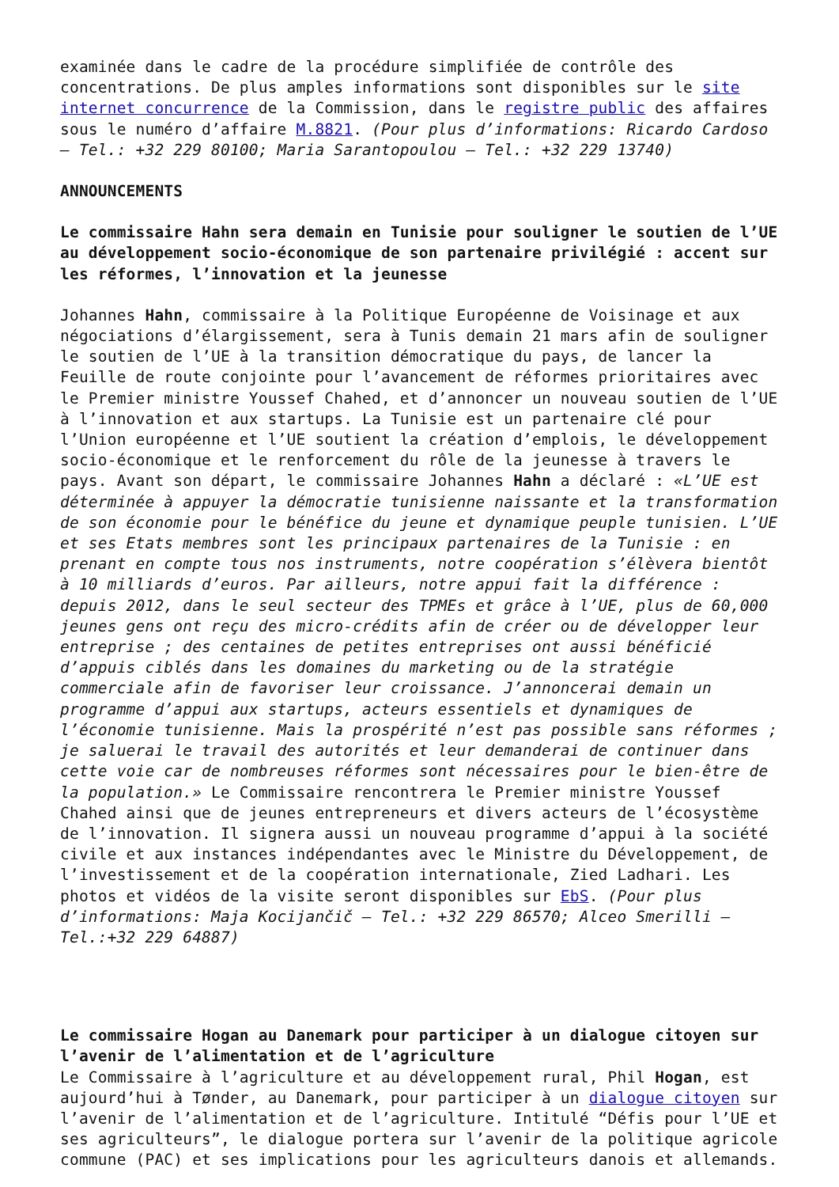examinée dans le cadre de la procédure simplifiée de contrôle des concentrations. De plus amples informations sont disponibles sur le site internet concurrence de la Commission, dans le registre public des affaires sous le numéro d’affaire M.8821. (Pour plus d’informations: Ricardo Cardoso – Tel.: +32 229 80100; Maria Sarantopoulou – Tel.: +32 229 13740)
ANNOUNCEMENTS
Le commissaire Hahn sera demain en Tunisie pour souligner le soutien de l’UE au développement socio-économique de son partenaire privilégié : accent sur les réformes, l’innovation et la jeunesse
Johannes Hahn, commissaire à la Politique Européenne de Voisinage et aux négociations d’élargissement, sera à Tunis demain 21 mars afin de souligner le soutien de l’UE à la transition démocratique du pays, de lancer la Feuille de route conjointe pour l’avancement de réformes prioritaires avec le Premier ministre Youssef Chahed, et d’annoncer un nouveau soutien de l’UE à l’innovation et aux startups. La Tunisie est un partenaire clé pour l’Union européenne et l’UE soutient la création d’emplois, le développement socio-économique et le renforcement du rôle de la jeunesse à travers le pays. Avant son départ, le commissaire Johannes Hahn a déclaré : «L’UE est déterminée à appuyer la démocratie tunisienne naissante et la transformation de son économie pour le bénéfice du jeune et dynamique peuple tunisien. L’UE et ses Etats membres sont les principaux partenaires de la Tunisie : en prenant en compte tous nos instruments, notre coopération s’élèvera bientôt à 10 milliards d’euros. Par ailleurs, notre appui fait la différence : depuis 2012, dans le seul secteur des TPMEs et grâce à l’UE, plus de 60,000 jeunes gens ont reçu des micro-crédits afin de créer ou de développer leur entreprise ; des centaines de petites entreprises ont aussi bénéficié d’appuis ciblés dans les domaines du marketing ou de la stratégie commerciale afin de favoriser leur croissance. J’annoncerai demain un programme d’appui aux startups, acteurs essentiels et dynamiques de l’économie tunisienne. Mais la prospérité n’est pas possible sans réformes ; je saluerai le travail des autorités et leur demanderai de continuer dans cette voie car de nombreuses réformes sont nécessaires pour le bien-être de la population.» Le Commissaire rencontrera le Premier ministre Youssef Chahed ainsi que de jeunes entrepreneurs et divers acteurs de l’écosystème de l’innovation. Il signera aussi un nouveau programme d’appui à la société civile et aux instances indépendantes avec le Ministre du Développement, de l’investissement et de la coopération internationale, Zied Ladhari. Les photos et vidéos de la visite seront disponibles sur EbS. (Pour plus d’informations: Maja Kocijančič – Tel.: +32 229 86570; Alceo Smerilli – Tel.:+32 229 64887)
Le commissaire Hogan au Danemark pour participer à un dialogue citoyen sur l’avenir de l’alimentation et de l’agriculture
Le Commissaire à l’agriculture et au développement rural, Phil Hogan, est aujourd’hui à Tønder, au Danemark, pour participer à un dialogue citoyen sur l’avenir de l’alimentation et de l’agriculture. Intitulé “Défis pour l’UE et ses agriculteurs”, le dialogue portera sur l’avenir de la politique agricole commune (PAC) et ses implications pour les agriculteurs danois et allemands.